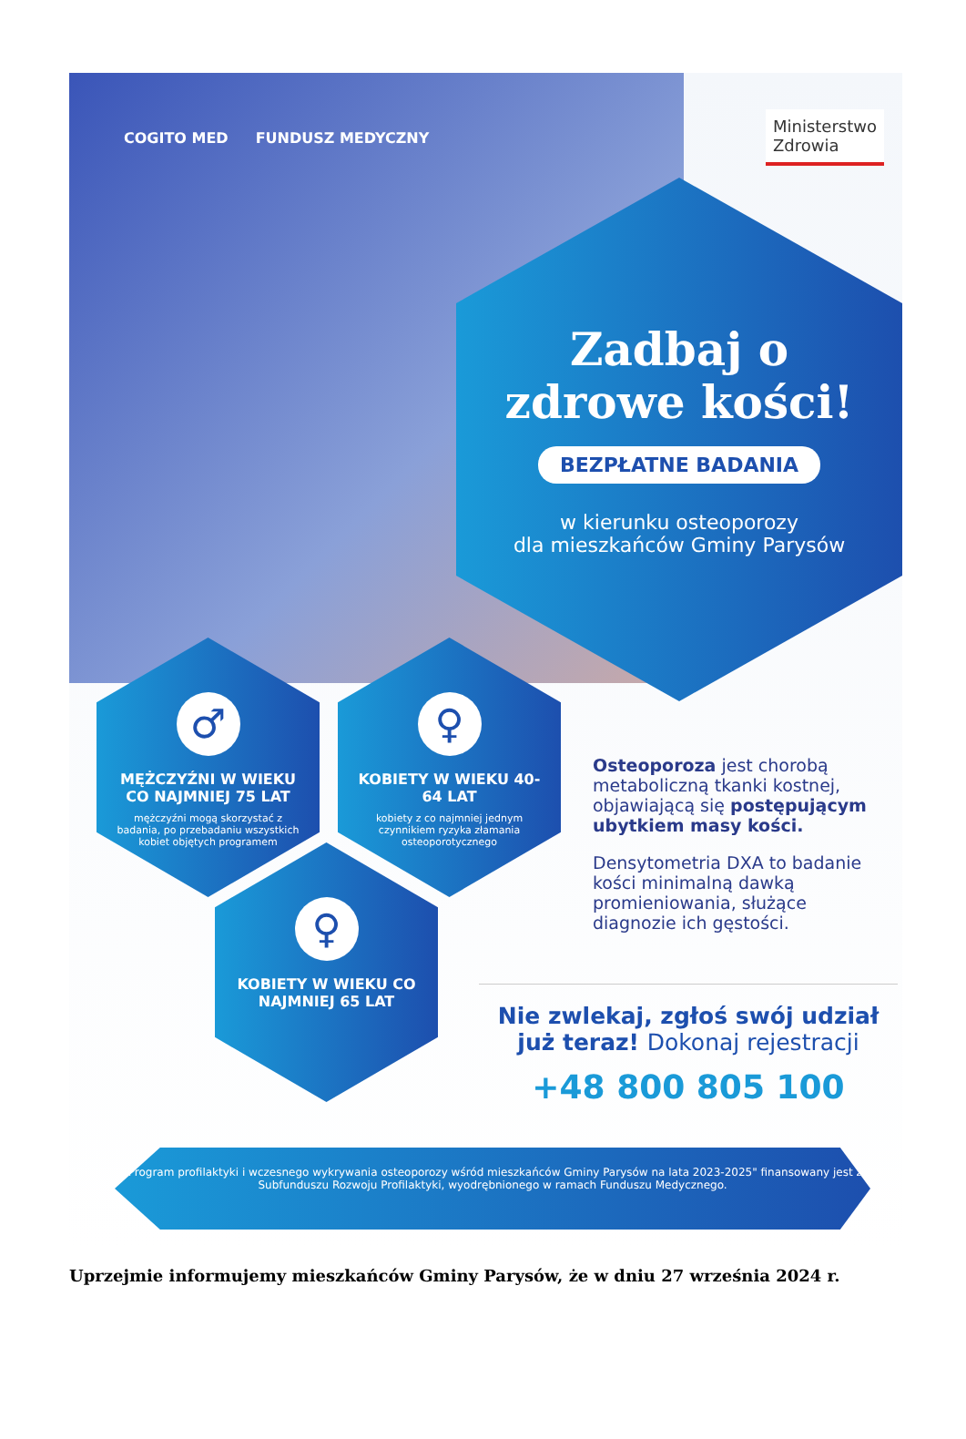COGITO MED FUNDUSZ MEDYCZNY Ministerstwo
Zdrowia
Zadbaj o
zdrowe kości!
BEZPŁATNE BADANIA
w kierunku osteoporozy
dla mieszkańców Gminy Parysów
♂
MĘŻCZYŹNI W WIEKU CO NAJMNIEJ 75 LAT
mężczyźni mogą skorzystać z badania, po przebadaniu wszystkich kobiet objętych programem
♀
KOBIETY W WIEKU 40-64 LAT
kobiety z co najmniej jednym czynnikiem ryzyka złamania osteoporotycznego
♀
KOBIETY W WIEKU CO NAJMNIEJ 65 LAT
Osteoporoza jest chorobą metaboliczną tkanki kostnej, objawiającą się postępującym ubytkiem masy kości.
Densytometria DXA to badanie kości minimalną dawką promieniowania, służące diagnozie ich gęstości.
Nie zwlekaj, zgłoś swój udział już teraz! Dokonaj rejestracji
+48 800 805 100
"Program profilaktyki i wczesnego wykrywania osteoporozy wśród mieszkańców Gminy Parysów na lata 2023-2025" finansowany jest z Subfunduszu Rozwoju Profilaktyki, wyodrębnionego w ramach Funduszu Medycznego.
Uprzejmie informujemy mieszkańców Gminy Parysów, że w dniu 27 września 2024 r.